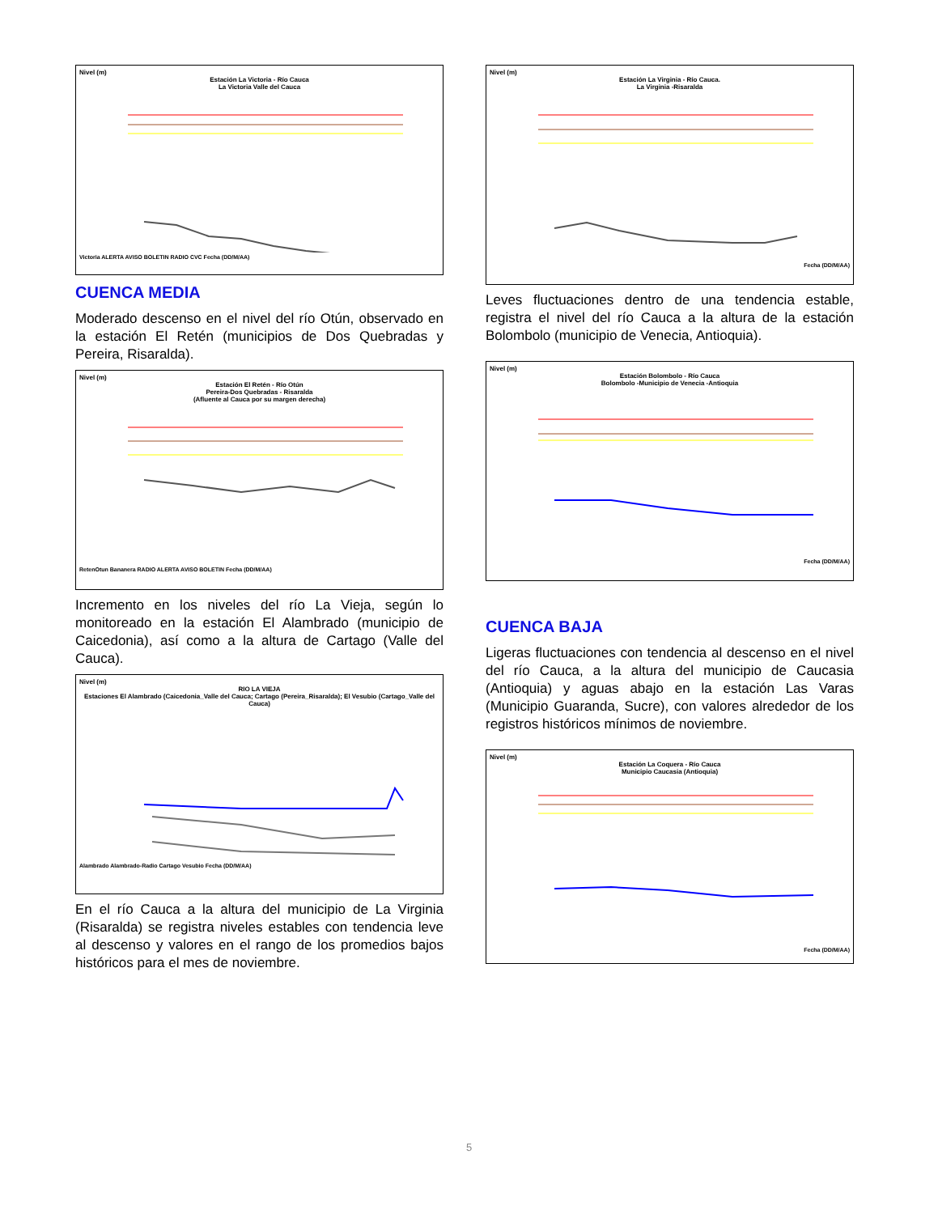Nivel (m)
Estación La Victoria - Río Cauca
La Victoria Valle del Cauca
Victoria ALERTA AVISO BOLETIN RADIO CVC Fecha (DD/M/AA)
CUENCA MEDIA
Moderado descenso en el nivel del río Otún, observado en la estación El Retén (municipios de Dos Quebradas y Pereira, Risaralda).
Nivel (m)
Estación El Retén - Río Otún
Pereira-Dos Quebradas - Risaralda
(Afluente al Cauca por su margen derecha)
RetenOtun Bananera RADIO ALERTA AVISO BOLETIN Fecha (DD/M/AA)
Incremento en los niveles del río La Vieja, según lo monitoreado en la estación El Alambrado (municipio de Caicedonia), así como a la altura de Cartago (Valle del Cauca).
Nivel (m)
RIO LA VIEJA
Estaciones El Alambrado (Caicedonia_Valle del Cauca; Cartago (Pereira_Risaralda); El Vesubio (Cartago_Valle del Cauca)
Alambrado Alambrado-Radio Cartago Vesubio Fecha (DD/M/AA)
En el río Cauca a la altura del municipio de La Virginia (Risaralda) se registra niveles estables con tendencia leve al descenso y valores en el rango de los promedios bajos históricos para el mes de noviembre.
Nivel (m)
Estación La Virginia - Río Cauca.
La Virginia -Risaralda
Fecha (DD/M/AA)
Leves fluctuaciones dentro de una tendencia estable, registra el nivel del río Cauca a la altura de la estación Bolombolo (municipio de Venecia, Antioquia).
Nivel (m)
Estación Bolombolo - Río Cauca
Bolombolo -Municipio de Venecia -Antioquia
Fecha (DD/M/AA)
CUENCA BAJA
Ligeras fluctuaciones con tendencia al descenso en el nivel del río Cauca, a la altura del municipio de Caucasia (Antioquia) y aguas abajo en la estación Las Varas (Municipio Guaranda, Sucre), con valores alrededor de los registros históricos mínimos de noviembre.
Nivel (m)
Estación La Coquera - Río Cauca
Municipio Caucasia (Antioquia)
Fecha (DD/M/AA)
5